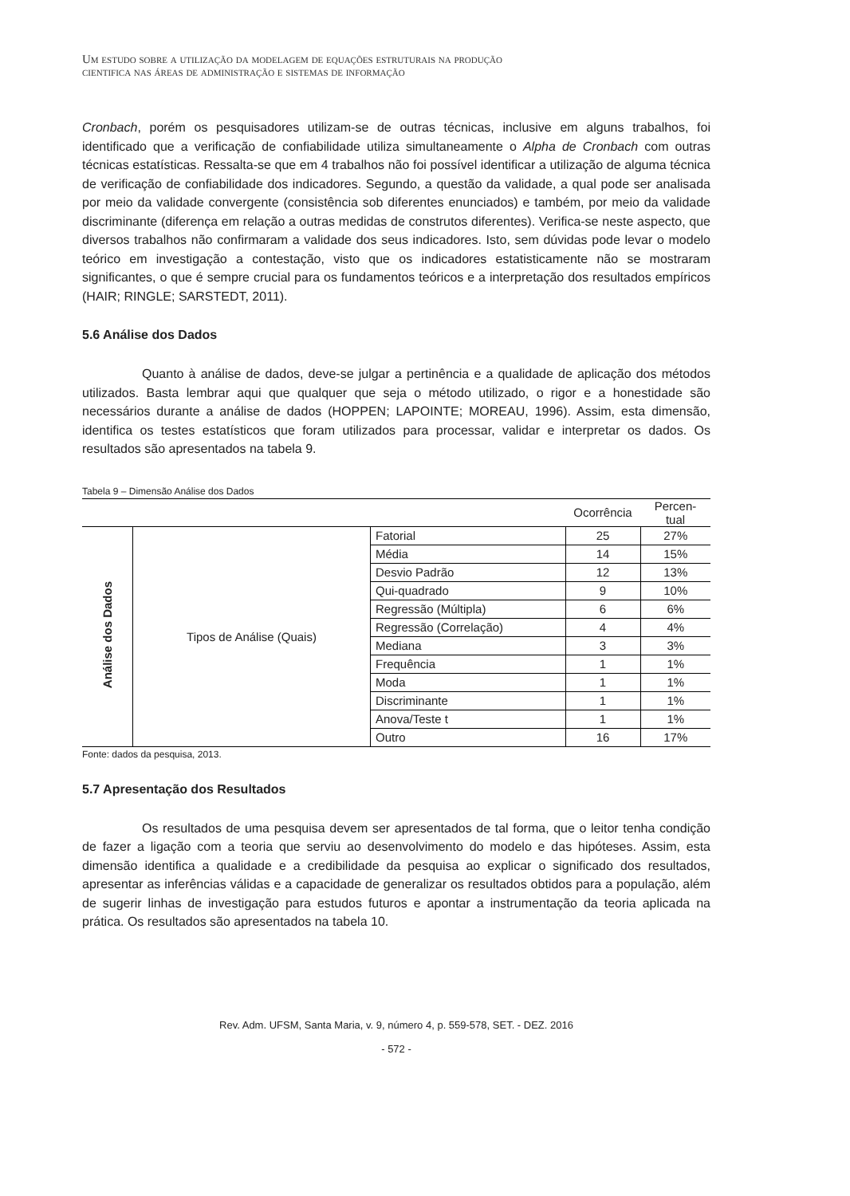Um estudo sobre a utilização da modelagem de equações estruturais na produção
cientifica nas áreas de administração e sistemas de informação
Cronbach, porém os pesquisadores utilizam-se de outras técnicas, inclusive em alguns trabalhos, foi identificado que a verificação de confiabilidade utiliza simultaneamente o Alpha de Cronbach com outras técnicas estatísticas. Ressalta-se que em 4 trabalhos não foi possível identificar a utilização de alguma técnica de verificação de confiabilidade dos indicadores. Segundo, a questão da validade, a qual pode ser analisada por meio da validade convergente (consistência sob diferentes enunciados) e também, por meio da validade discriminante (diferença em relação a outras medidas de construtos diferentes). Verifica-se neste aspecto, que diversos trabalhos não confirmaram a validade dos seus indicadores. Isto, sem dúvidas pode levar o modelo teórico em investigação a contestação, visto que os indicadores estatisticamente não se mostraram significantes, o que é sempre crucial para os fundamentos teóricos e a interpretação dos resultados empíricos (HAIR; RINGLE; SARSTEDT, 2011).
5.6 Análise dos Dados
Quanto à análise de dados, deve-se julgar a pertinência e a qualidade de aplicação dos métodos utilizados. Basta lembrar aqui que qualquer que seja o método utilizado, o rigor e a honestidade são necessários durante a análise de dados (HOPPEN; LAPOINTE; MOREAU, 1996). Assim, esta dimensão, identifica os testes estatísticos que foram utilizados para processar, validar e interpretar os dados. Os resultados são apresentados na tabela 9.
Tabela 9 – Dimensão Análise dos Dados
| | | | Ocorrência | Percen- tual |
| --- | --- | --- | --- | --- |
| Análise dos Dados | Tipos de Análise (Quais) | Fatorial | 25 | 27% |
| | | Média | 14 | 15% |
| | | Desvio Padrão | 12 | 13% |
| | | Qui-quadrado | 9 | 10% |
| | | Regressão (Múltipla) | 6 | 6% |
| | | Regressão (Correlação) | 4 | 4% |
| | | Mediana | 3 | 3% |
| | | Frequência | 1 | 1% |
| | | Moda | 1 | 1% |
| | | Discriminante | 1 | 1% |
| | | Anova/Teste t | 1 | 1% |
| | | Outro | 16 | 17% |
Fonte: dados da pesquisa, 2013.
5.7 Apresentação dos Resultados
Os resultados de uma pesquisa devem ser apresentados de tal forma, que o leitor tenha condição de fazer a ligação com a teoria que serviu ao desenvolvimento do modelo e das hipóteses. Assim, esta dimensão identifica a qualidade e a credibilidade da pesquisa ao explicar o significado dos resultados, apresentar as inferências válidas e a capacidade de generalizar os resultados obtidos para a população, além de sugerir linhas de investigação para estudos futuros e apontar a instrumentação da teoria aplicada na prática. Os resultados são apresentados na tabela 10.
Rev. Adm. UFSM, Santa Maria, v. 9, número 4, p. 559-578, SET. - DEZ. 2016
- 572 -